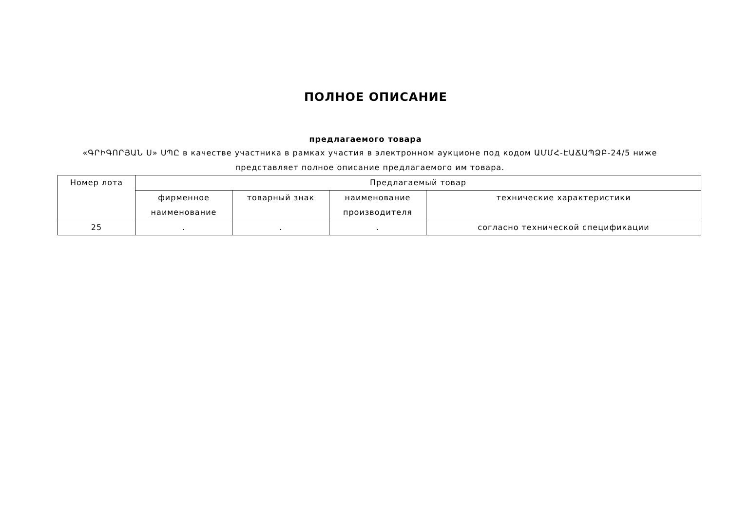ПОЛНОЕ ОПИСАНИЕ
предлагаемого товара
«ԳՐԻԳՈՐՅԱՆ Ս» ՍՊԸ в качестве участника в рамках участия в электронном аукционе под кодом ԱՄՄՀ-ԷԱՃԱՊՁԲ-24/5 ниже представляет полное описание предлагаемого им товара.
| Номер лота | Предлагаемый товар | | | |
| --- | --- | --- | --- | --- |
| | фирменное наименование | товарный знак | наименование производителя | технические характеристики |
| 25 | . | . | . | согласно технической спецификации |